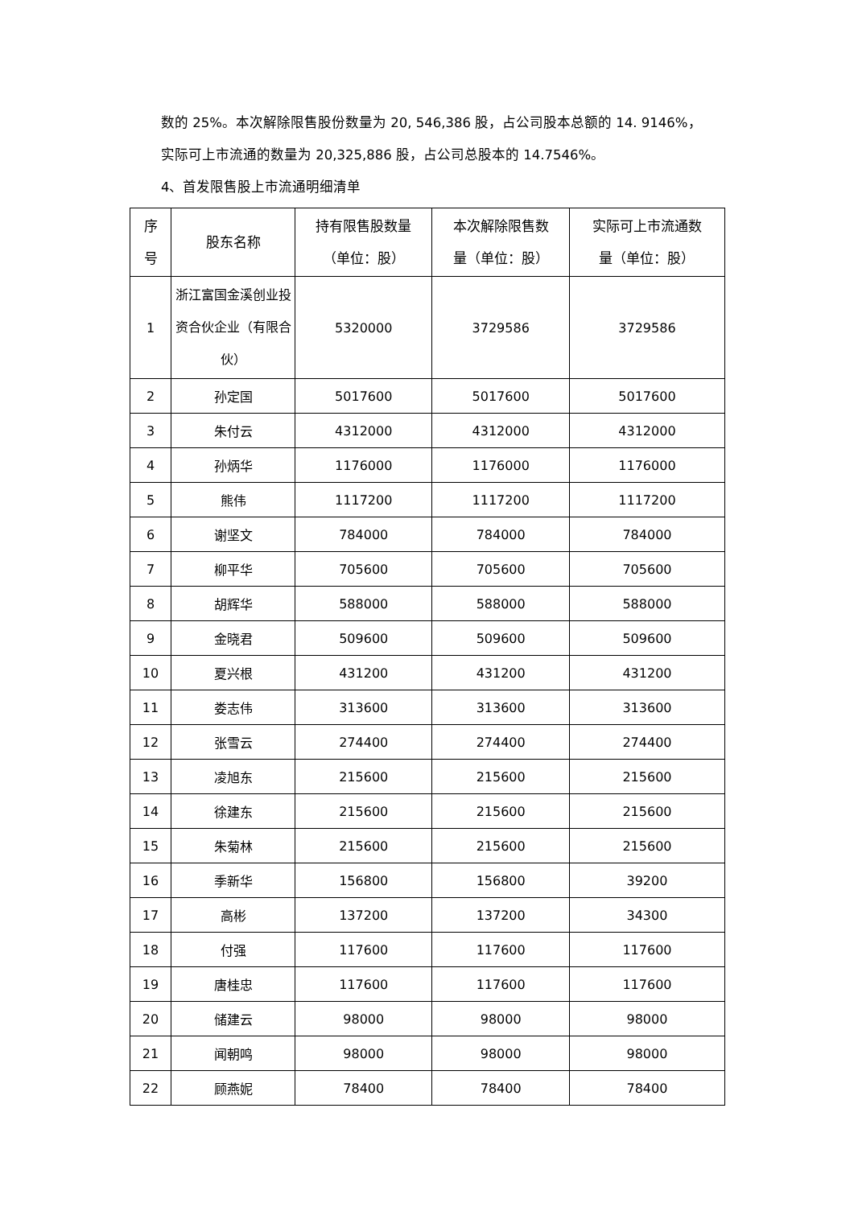数的 25%。本次解除限售股份数量为 20, 546,386 股，占公司股本总额的 14. 9146%，
实际可上市流通的数量为 20,325,886 股，占公司总股本的 14.7546%。
4、首发限售股上市流通明细清单
| 序 号 | 股东名称 | 持有限售股数量 （单位：股） | 本次解除限售数 量（单位：股） | 实际可上市流通数 量（单位：股） |
| --- | --- | --- | --- | --- |
| 1 | 浙江富国金溪创业投资合伙企业（有限合伙） | 5320000 | 3729586 | 3729586 |
| 2 | 孙定国 | 5017600 | 5017600 | 5017600 |
| 3 | 朱付云 | 4312000 | 4312000 | 4312000 |
| 4 | 孙炳华 | 1176000 | 1176000 | 1176000 |
| 5 | 熊伟 | 1117200 | 1117200 | 1117200 |
| 6 | 谢坚文 | 784000 | 784000 | 784000 |
| 7 | 柳平华 | 705600 | 705600 | 705600 |
| 8 | 胡辉华 | 588000 | 588000 | 588000 |
| 9 | 金晓君 | 509600 | 509600 | 509600 |
| 10 | 夏兴根 | 431200 | 431200 | 431200 |
| 11 | 娄志伟 | 313600 | 313600 | 313600 |
| 12 | 张雪云 | 274400 | 274400 | 274400 |
| 13 | 凌旭东 | 215600 | 215600 | 215600 |
| 14 | 徐建东 | 215600 | 215600 | 215600 |
| 15 | 朱菊林 | 215600 | 215600 | 215600 |
| 16 | 季新华 | 156800 | 156800 | 39200 |
| 17 | 高彬 | 137200 | 137200 | 34300 |
| 18 | 付强 | 117600 | 117600 | 117600 |
| 19 | 唐桂忠 | 117600 | 117600 | 117600 |
| 20 | 储建云 | 98000 | 98000 | 98000 |
| 21 | 闻朝鸣 | 98000 | 98000 | 98000 |
| 22 | 顾燕妮 | 78400 | 78400 | 78400 |